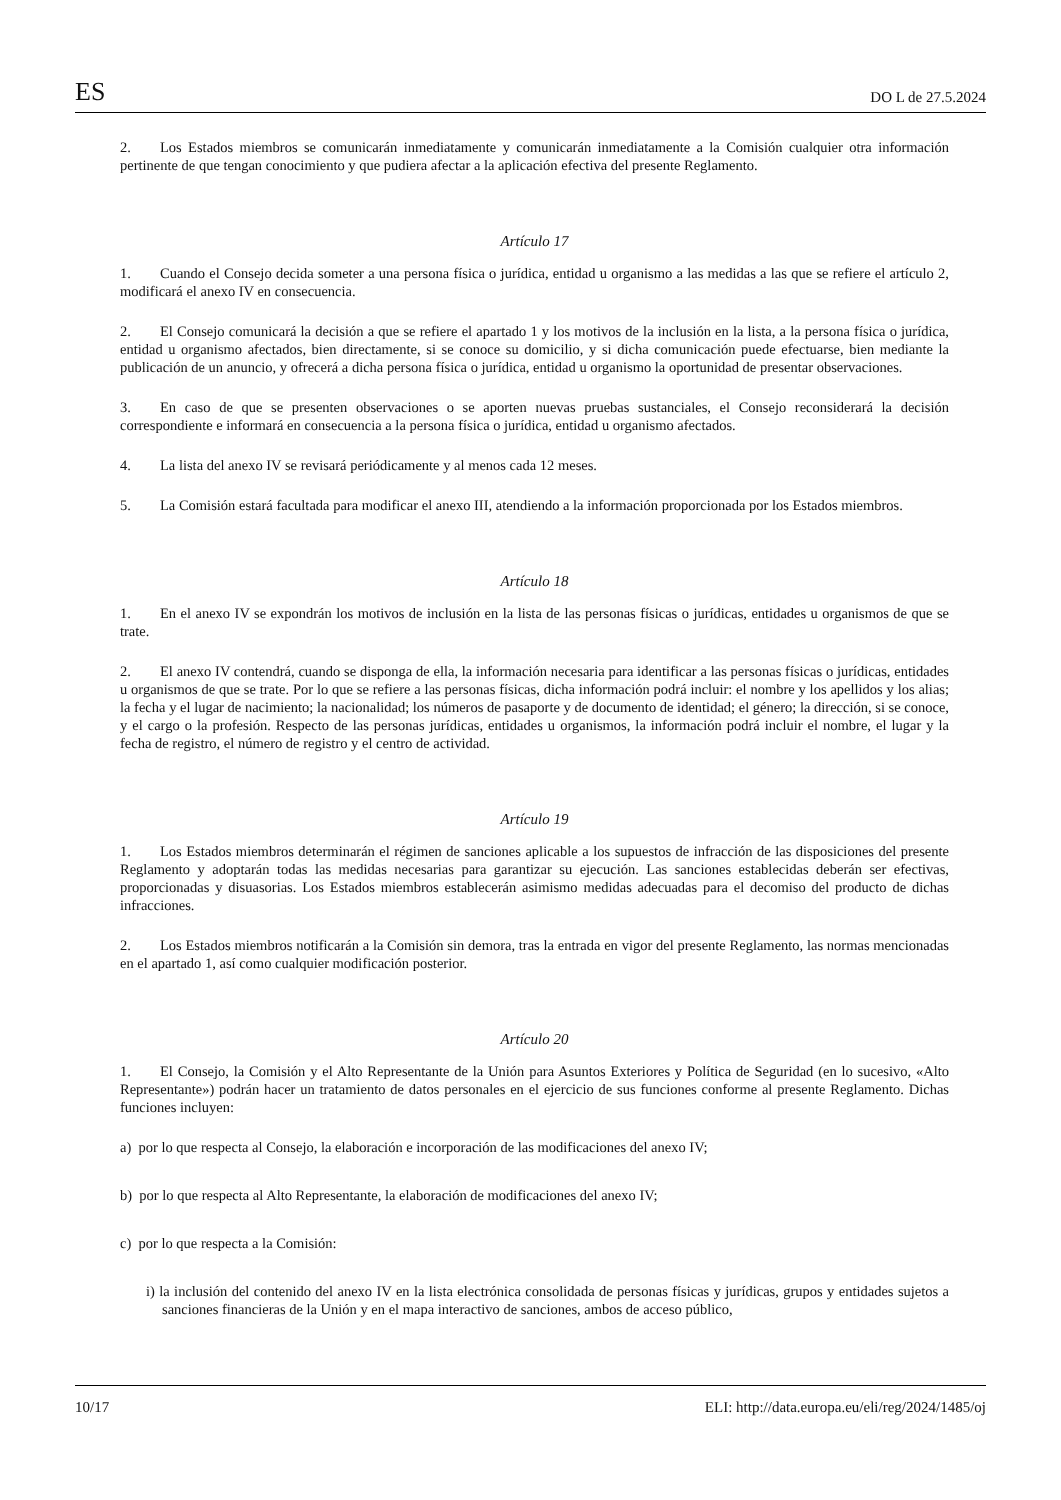ES DO L de 27.5.2024
2. Los Estados miembros se comunicarán inmediatamente y comunicarán inmediatamente a la Comisión cualquier otra información pertinente de que tengan conocimiento y que pudiera afectar a la aplicación efectiva del presente Reglamento.
Artículo 17
1. Cuando el Consejo decida someter a una persona física o jurídica, entidad u organismo a las medidas a las que se refiere el artículo 2, modificará el anexo IV en consecuencia.
2. El Consejo comunicará la decisión a que se refiere el apartado 1 y los motivos de la inclusión en la lista, a la persona física o jurídica, entidad u organismo afectados, bien directamente, si se conoce su domicilio, y si dicha comunicación puede efectuarse, bien mediante la publicación de un anuncio, y ofrecerá a dicha persona física o jurídica, entidad u organismo la oportunidad de presentar observaciones.
3. En caso de que se presenten observaciones o se aporten nuevas pruebas sustanciales, el Consejo reconsiderará la decisión correspondiente e informará en consecuencia a la persona física o jurídica, entidad u organismo afectados.
4. La lista del anexo IV se revisará periódicamente y al menos cada 12 meses.
5. La Comisión estará facultada para modificar el anexo III, atendiendo a la información proporcionada por los Estados miembros.
Artículo 18
1. En el anexo IV se expondrán los motivos de inclusión en la lista de las personas físicas o jurídicas, entidades u organismos de que se trate.
2. El anexo IV contendrá, cuando se disponga de ella, la información necesaria para identificar a las personas físicas o jurídicas, entidades u organismos de que se trate. Por lo que se refiere a las personas físicas, dicha información podrá incluir: el nombre y los apellidos y los alias; la fecha y el lugar de nacimiento; la nacionalidad; los números de pasaporte y de documento de identidad; el género; la dirección, si se conoce, y el cargo o la profesión. Respecto de las personas jurídicas, entidades u organismos, la información podrá incluir el nombre, el lugar y la fecha de registro, el número de registro y el centro de actividad.
Artículo 19
1. Los Estados miembros determinarán el régimen de sanciones aplicable a los supuestos de infracción de las disposiciones del presente Reglamento y adoptarán todas las medidas necesarias para garantizar su ejecución. Las sanciones establecidas deberán ser efectivas, proporcionadas y disuasorias. Los Estados miembros establecerán asimismo medidas adecuadas para el decomiso del producto de dichas infracciones.
2. Los Estados miembros notificarán a la Comisión sin demora, tras la entrada en vigor del presente Reglamento, las normas mencionadas en el apartado 1, así como cualquier modificación posterior.
Artículo 20
1. El Consejo, la Comisión y el Alto Representante de la Unión para Asuntos Exteriores y Política de Seguridad (en lo sucesivo, «Alto Representante») podrán hacer un tratamiento de datos personales en el ejercicio de sus funciones conforme al presente Reglamento. Dichas funciones incluyen:
a) por lo que respecta al Consejo, la elaboración e incorporación de las modificaciones del anexo IV;
b) por lo que respecta al Alto Representante, la elaboración de modificaciones del anexo IV;
c) por lo que respecta a la Comisión:
i) la inclusión del contenido del anexo IV en la lista electrónica consolidada de personas físicas y jurídicas, grupos y entidades sujetos a sanciones financieras de la Unión y en el mapa interactivo de sanciones, ambos de acceso público,
10/17 ELI: http://data.europa.eu/eli/reg/2024/1485/oj